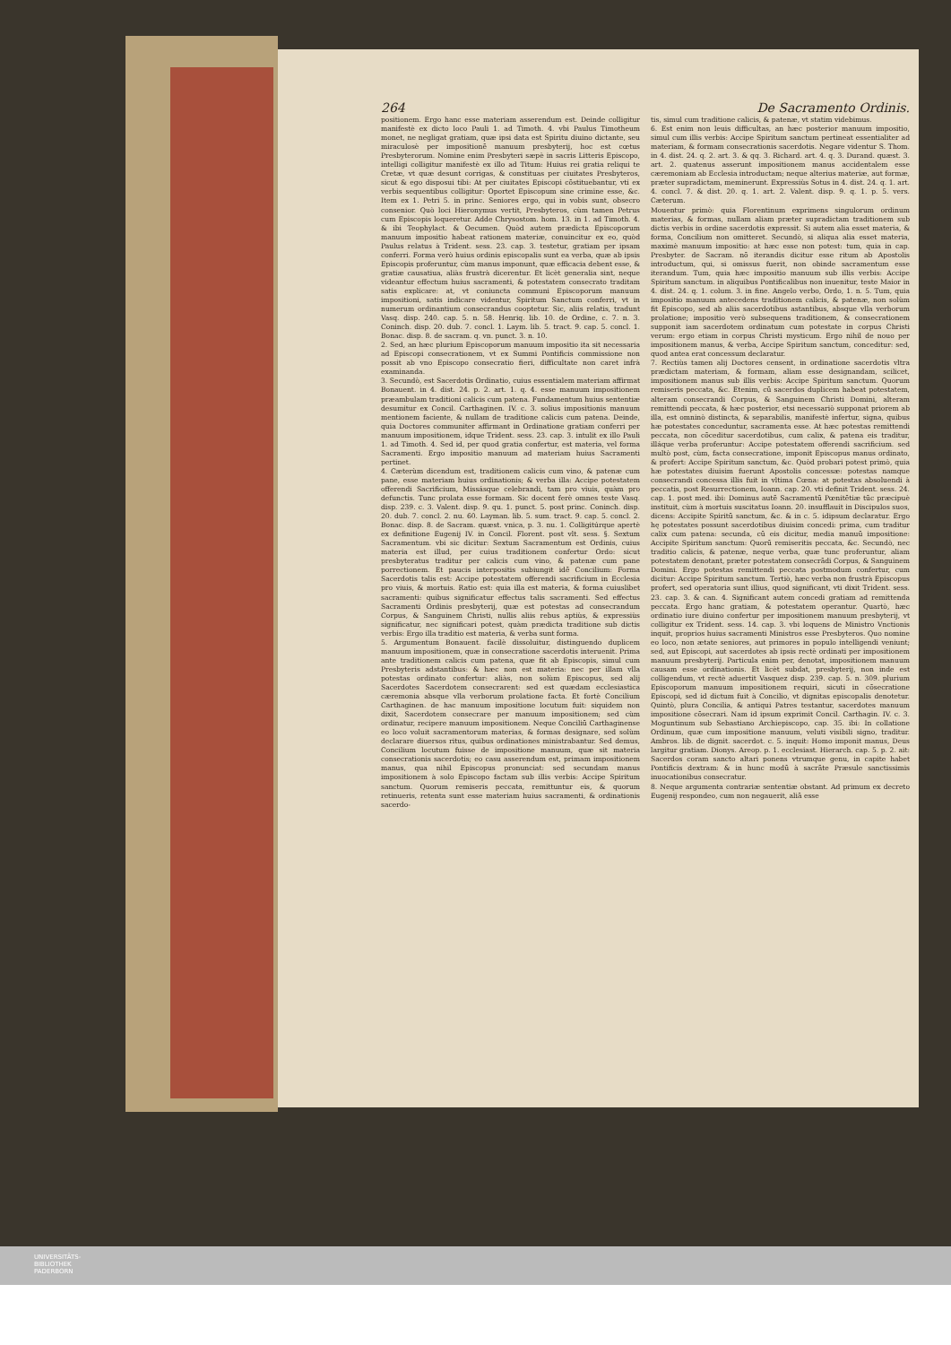264 De Sacramento Ordinis.
positionem. Ergo hanc esse materiam asserendum est. Deinde colligitur manifestè ex dicto loco Pauli 1. ad Timoth. 4. vbi Paulus Timotheum monet, ne negligat gratiam, quæ ipsi data est Spiritu diuino dictante, seu miraculosè per impositionē manuum presbyterij, hoc est cœtus Presbyterorum. Nomine enim Presbyteri sæpè in sacris Litteris Episcopo, intelligi colligitur manifestè ex illo ad Titum: Huius rei gratia reliqui te Cretæ, vt quæ desunt corrigas, & constituas per ciuitates Presbyteros, sicut & ego disposui tibi: At per ciuitates Episcopi cōstituebantur, vti ex verbis sequentibus colligitur: Oportet Episcopum sine crimine esse, &c. Item ex 1. Petri 5. in princ. Seniores ergo, qui in vobis sunt, obsecro consenior. Quò loci Hieronymus vertit, Presbyteros, cùm tamen Petrus cum Episcopis loqueretur. Adde Chrysostom. hom. 13. in 1. ad Timoth. 4. & ibi Teophylact. & Oecumen. Quòd autem prædicta Episcoporum manuum impositio habeat rationem materiæ, conuincitur ex eo, quòd Paulus relatus à Trident. sess. 23. cap. 3. testetur, gratiam per ipsam conferri. Forma verò huius ordinis episcopalis sunt ea verba, quæ ab ipsis Episcopis proferuntur, cùm manus imponunt, quæ efficacia debent esse, & gratiæ causatiua, aliàs frustrà dicerentur. Et licèt generalia sint, neque videantur effectum huius sacramenti, & potestatem consecrato traditam satis explicare: at, vt coniuncta communi Episcoporum manuum impositioni, satis indicare videntur, Spiritum Sanctum conferri, vt in numerum ordinantium consecrandus cooptetur. Sic, aliis relatis, tradunt Vasq. disp. 240. cap. 5. n. 58. Henriq. lib. 10. de Ordine, c. 7. n. 3. Coninch. disp. 20. dub. 7. concl. 1. Laym. lib. 5. tract. 9. cap. 5. concl. 1. Bonac. disp. 8. de sacram. q. vn. punct. 3. n. 10.
2. Sed, an hæc plurium Episcoporum manuum impositio ita sit necessaria ad Episcopi consecrationem, vt ex Summi Pontificis commissione non possit ab vno Episcopo consecratio fieri, difficultate non caret infrà examinanda.
3. Secundò, est Sacerdotis Ordinatio, cuius essentialem materiam affirmat Bonauent. in 4. dist. 24. p. 2. art. 1. q. 4. esse manuum impositionem præambulam traditioni calicis cum patena. Fundamentum huius sententiæ desumitur ex Concil. Carthaginen. IV. c. 3. solius impositionis manuum mentionem faciente, & nullam de traditione calicis cum patena. Deinde, quia Doctores communiter affirmant in Ordinatione gratiam conferri per manuum impositionem, idque Trident. sess. 23. cap. 3. intulit ex illo Pauli 1. ad Timoth. 4. Sed id, per quod gratia confertur, est materia, vel forma Sacramenti. Ergo impositio manuum ad materiam huius Sacramenti pertinet.
4. Cæterùm dicendum est, traditionem calicis cum vino, & patenæ cum pane, esse materiam huius ordinationis; & verba illa: Accipe potestatem offerendi Sacrificium, Missásque celebrandi, tam pro viuis, quàm pro defunctis. Tunc prolata esse formam. Sic docent ferè omnes teste Vasq. disp. 239. c. 3. Valent. disp. 9. qu. 1. punct. 5. post princ. Coninch. disp. 20. dub. 7. concl. 2. nu. 60. Layman. lib. 5. sum. tract. 9. cap. 5. concl. 2. Bonac. disp. 8. de Sacram. quæst. vnica, p. 3. nu. 1. Colligitúrque apertè ex definitione Eugenij IV. in Concil. Florent. post vlt. sess. §. Sextum Sacramentum. vbi sic dicitur: Sextum Sacramentum est Ordinis, cuius materia est illud, per cuius traditionem confertur Ordo: sicut presbyteratus traditur per calicis cum vino, & patenæ cum pane porrectionem. Et paucis interpositis subiungit idē Concilium: Forma Sacerdotis talis est: Accipe potestatem offerendi sacrificium in Ecclesia pro viuis, & mortuis. Ratio est: quia illa est materia, & forma cuiuslibet sacramenti: quibus significatur effectus talis sacramenti. Sed effectus Sacramenti Ordinis presbyterij, quæ est potestas ad consecrandum Corpus, & Sanguinem Christi, nullis aliis rebus aptiùs, & expressiùs significatur, nec significari potest, quàm prædicta traditione sub dictis verbis: Ergo illa traditio est materia, & verba sunt forma.
5. Argumentum Bonauent. facilè dissoluitur, distinguendo duplicem manuum impositionem, quæ in consecratione sacerdotis interuenit. Prima ante traditionem calicis cum patena, quæ fit ab Episcopis, simul cum Presbyteris adstantibus: & hæc non est materia: nec per illam vlla potestas ordinato confertur: aliàs, non solùm Episcopus, sed alij Sacerdotes Sacerdotem consecrarent: sed est quædam ecclesiastica cæremonia absque vlla verborum prolatione facta. Et fortè Concilium Carthaginen. de hac manuum impositione locutum fuit: siquidem non dixit, Sacerdotem consecrare per manuum impositionem; sed cùm ordinatur, recipere manuum impositionem. Neque Conciliū Carthaginense eo loco voluit sacramentorum materias, & formas designare, sed solùm declarare diuersos ritus, quibus ordinationes ministrabantur. Sed demus, Concilium locutum fuisse de impositione manuum, quæ sit materia consecrationis sacerdotis; eo casu asserendum est, primam impositionem manus, qua nihil Episcopus pronunciat: sed secundam manus impositionem à solo Episcopo factam sub illis verbis: Accipe Spiritum sanctum. Quorum remiseris peccata, remittuntur eis, & quorum retinueris, retenta sunt esse materiam huius sacramenti, & ordinationis sacerdo-
tis, simul cum traditione calicis, & patenæ, vt statim videbimus.
6. Est enim non leuis difficultas, an hæc posterior manuum impositio, simul cum illis verbis: Accipe Spiritum sanctum pertineat essentialiter ad materiam, & formam consecrationis sacerdotis. Negare videntur S. Thom. in 4. dist. 24. q. 2. art. 3. & qq. 3. Richard. art. 4. q. 3. Durand. quæst. 3. art. 2. quatenus asserunt impositionem manus accidentalem esse cæremoniam ab Ecclesia introductam; neque alterius materiæ, aut formæ, præter supradictam, meminerunt. Expressiùs Sotus in 4. dist. 24. q. 1. art. 4. concl. 7. & dist. 20. q. 1. art. 2. Valent. disp. 9. q. 1. p. 5. vers. Cæterum.
Mouentur primò: quia Florentinum exprimens singulorum ordinum materias, & formas, nullam aliam præter supradictam traditionem sub dictis verbis in ordine sacerdotis expressit. Si autem alia esset materia, & forma, Concilium non omitteret. Secundò, si aliqua alia esset materia, maximè manuum impositio: at hæc esse non potest: tum, quia in cap. Presbyter. de Sacram. nō iterandis dicitur esse ritum ab Apostolis introductum, qui, si omissus fuerit, non obinde sacramentum esse iterandum. Tum, quia hæc impositio manuum sub illis verbis: Accipe Spiritum sanctum. in aliquibus Pontificalibus non inuenitur, teste Maior in 4. dist. 24. q. 1. colum. 3. in fine. Angelo verbo, Ordo, 1. n. 5. Tum, quia impositio manuum antecedens traditionem calicis, & patenæ, non solùm fit Episcopo, sed ab aliis sacerdotibus astantibus, absque vlla verborum prolatione; impositio verò subsequens traditionem, & consecrationem supponit iam sacerdotem ordinatum cum potestate in corpus Christi verum: ergo etiam in corpus Christi mysticum. Ergo nihil de nouo per impositionem manus, & verba, Accipe Spiritum sanctum, conceditur: sed, quod antea erat concessum declaratur.
7. Rectiùs tamen alij Doctores censent, in ordinatione sacerdotis vltra prædictam materiam, & formam, aliam esse designandam, scilicet, impositionem manus sub illis verbis: Accipe Spiritum sanctum. Quorum remiseris peccata, &c. Etenim, cū sacerdos duplicem habeat potestatem, alteram consecrandi Corpus, & Sanguinem Christi Domini, alteram remittendi peccata, & hæc posterior, etsi necessariò supponat priorem ab illa, est omninò distincta, & separabilis, manifestè infertur, signa, quibus hæ potestates conceduntur, sacramenta esse. At hæc potestas remittendi peccata, non cōceditur sacerdotibus, cum calix, & patena eis traditur, illáque verba proferuntur: Accipe potestatem offerendi sacrificium. sed multò post, cùm, facta consecratione, imponit Episcopus manus ordinato, & profert: Accipe Spiritum sanctum, &c. Quòd probari potest primò, quia hæ potestates diuisim fuerunt Apostolis concessæ: potestas namque consecrandi concessa illis fuit in vltima Cœna: at potestas absoluendi à peccatis, post Resurrectionem, Ioann. cap. 20. vti definit Trident. sess. 24. cap. 1. post med. ibi: Dominus autē Sacramentū Pœnitētiæ tūc præcipuè instituit, cùm à mortuis suscitatus Ioann. 20. insufflauit in Discipulos suos, dicens: Accipite Spiritū sanctum, &c. & in c. 5. idipsum declaratur. Ergo hę potestates possunt sacerdotibus diuisim concedi: prima, cum traditur calix cum patena: secunda, cū eis dicitur, media manuū impositione: Accipite Spiritum sanctum: Quorū remiseritis peccata, &c. Secundò, nec traditio calicis, & patenæ, neque verba, quæ tunc proferuntur, aliam potestatem denotant, præter potestatem consecrādi Corpus, & Sanguinem Domini. Ergo potestas remittendi peccata postmodum confertur, cum dicitur: Accipe Spiritum sanctum. Tertiò, hæc verba non frustrà Episcopus profert, sed operatoria sunt illius, quod significant, vti dixit Trident. sess. 23. cap. 3. & can. 4. Significant autem concedi gratiam ad remittenda peccata. Ergo hanc gratiam, & potestatem operantur. Quartò, hæc ordinatio iure diuino confertur per impositionem manuum presbyterij, vt colligitur ex Trident. sess. 14. cap. 3. vbi loquens de Ministro Vnctionis inquit, proprios huius sacramenti Ministros esse Presbyteros. Quo nomine eo loco, non ætate seniores, aut primores in populo intelligendi veniunt; sed, aut Episcopi, aut sacerdotes ab ipsis rectè ordinati per impositionem manuum presbyterij. Particula enim per, denotat, impositionem manuum causam esse ordinationis. Et licèt subdat, presbyterij, non inde est colligendum, vt rectè aduertit Vasquez disp. 239. cap. 5. n. 309. plurium Episcoporum manuum impositionem requiri, sicuti in cōsecratione Episcopi, sed id dictum fuit à Concilio, vt dignitas episcopalis denotetur. Quintò, plura Concilia, & antiqui Patres testantur, sacerdotes manuum impositione cōsecrari. Nam id ipsum exprimit Concil. Carthagin. IV. c. 3. Moguntinum sub Sebastiano Archiepiscopo, cap. 35. ibi: In collatione Ordinum, quæ cum impositione manuum, veluti visibili signo, traditur. Ambros. lib. de dignit. sacerdot. c. 5. inquit: Homo imponit manus, Deus largitur gratiam. Dionys. Areop. p. 1. ecclesiast. Hierarch. cap. 5. p. 2. ait: Sacerdos coram sancto altari ponens vtrumque genu, in capite habet Pontificis dextram: & in hunc modū à sacrāte Præsule sanctissimis inuocationibus consecratur.
8. Neque argumenta contrariæ sententiæ obstant. Ad primum ex decreto Eugenij respondeo, cum non negauerit, aliā esse
UNIVERSITÄTS-
BIBLIOTHEK
PADERBORN